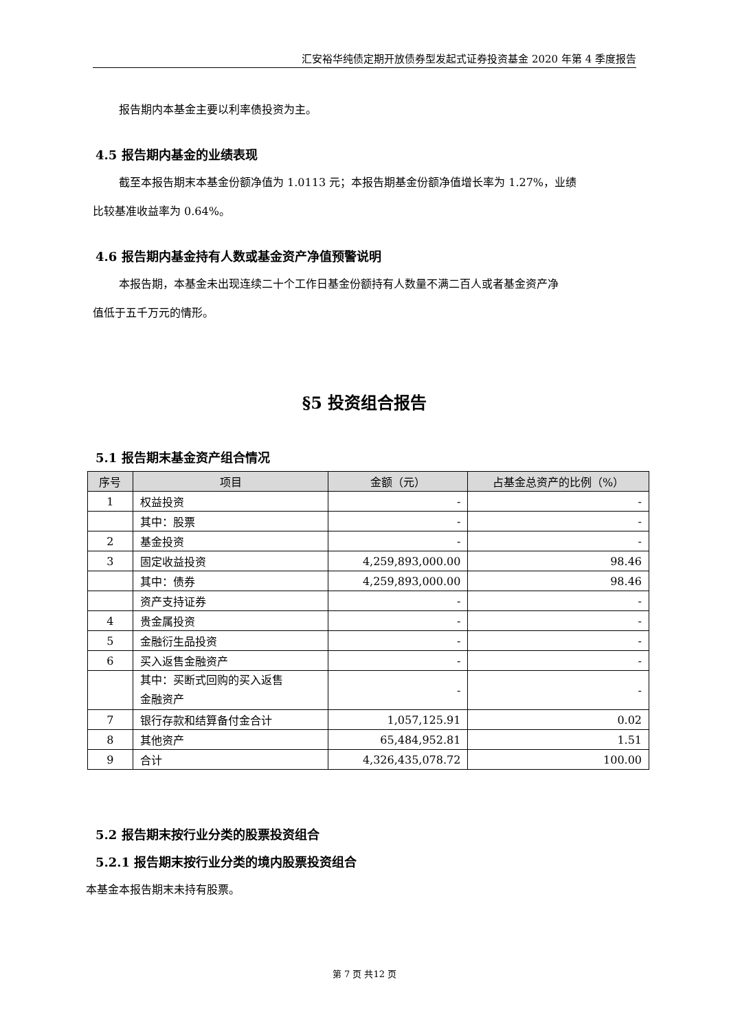汇安裕华纯债定期开放债券型发起式证券投资基金 2020 年第 4 季度报告
报告期内本基金主要以利率债投资为主。
4.5 报告期内基金的业绩表现
截至本报告期末本基金份额净值为 1.0113 元；本报告期基金份额净值增长率为 1.27%，业绩
比较基准收益率为 0.64%。
4.6 报告期内基金持有人数或基金资产净值预警说明
本报告期，本基金未出现连续二十个工作日基金份额持有人数量不满二百人或者基金资产净
值低于五千万元的情形。
§5 投资组合报告
5.1 报告期末基金资产组合情况
| 序号 | 项目 | 金额（元） | 占基金总资产的比例（%） |
| --- | --- | --- | --- |
| 1 | 权益投资 | - | - |
| | 其中：股票 | - | - |
| 2 | 基金投资 | - | - |
| 3 | 固定收益投资 | 4,259,893,000.00 | 98.46 |
| | 其中：债券 | 4,259,893,000.00 | 98.46 |
| | 资产支持证券 | - | - |
| 4 | 贵金属投资 | - | - |
| 5 | 金融衍生品投资 | - | - |
| 6 | 买入返售金融资产 | - | - |
| | 其中：买断式回购的买入返售 金融资产 | - | - |
| 7 | 银行存款和结算备付金合计 | 1,057,125.91 | 0.02 |
| 8 | 其他资产 | 65,484,952.81 | 1.51 |
| 9 | 合计 | 4,326,435,078.72 | 100.00 |
5.2 报告期末按行业分类的股票投资组合
5.2.1 报告期末按行业分类的境内股票投资组合
本基金本报告期末未持有股票。
第 7 页 共12 页